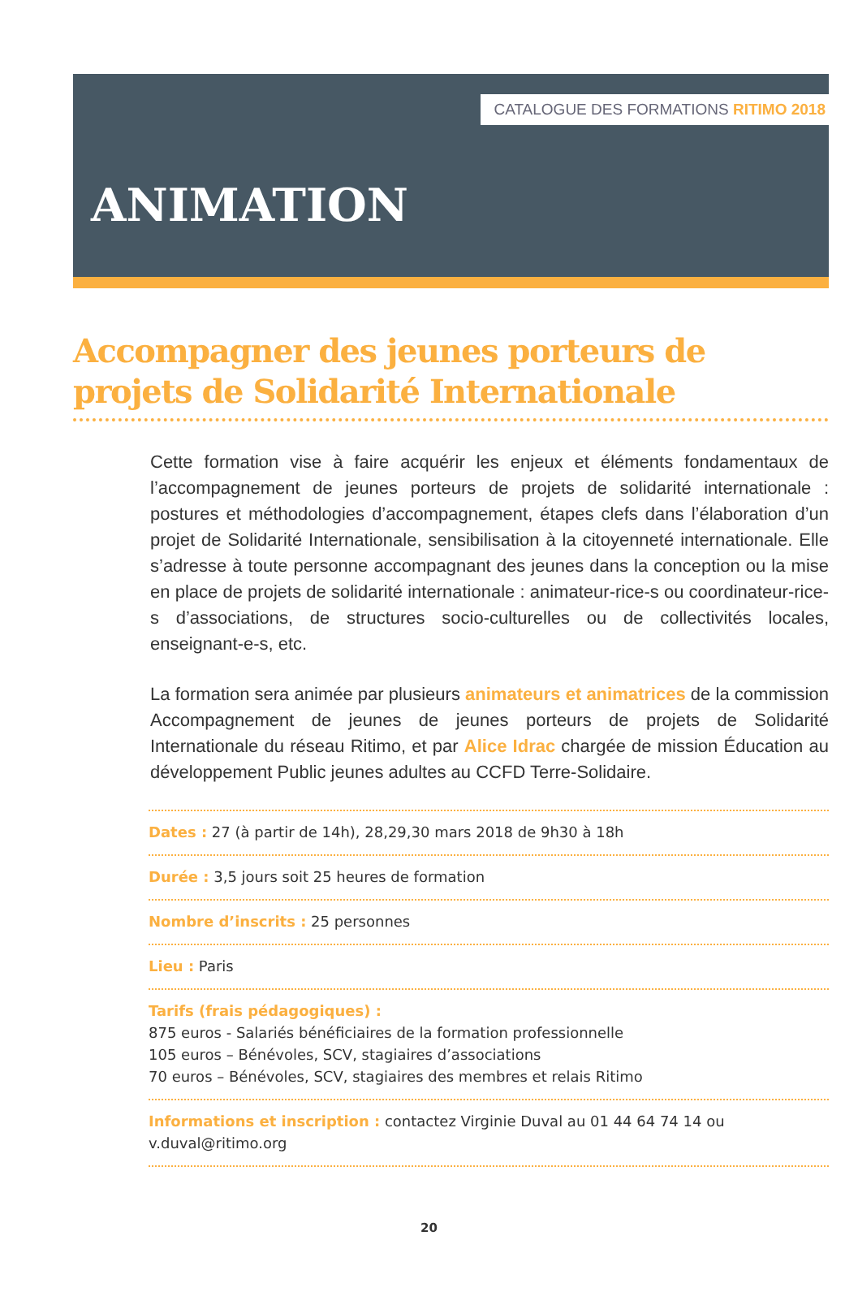CATALOGUE DES FORMATIONS RITIMO 2018
ANIMATION
Accompagner des jeunes porteurs de projets de Solidarité Internationale
Cette formation vise à faire acquérir les enjeux et éléments fondamentaux de l’accompagnement de jeunes porteurs de projets de solidarité internationale : postures et méthodologies d’accompagnement, étapes clefs dans l’élaboration d’un projet de Solidarité Internationale, sensibilisation à la citoyenneté internationale. Elle s’adresse à toute personne accompagnant des jeunes dans la conception ou la mise en place de projets de solidarité internationale : animateur-rice-s ou coordinateur-rice-s d’associations, de structures socio-culturelles ou de collectivités locales, enseignant-e-s, etc.
La formation sera animée par plusieurs animateurs et animatrices de la commission Accompagnement de jeunes de jeunes porteurs de projets de Solidarité Internationale du réseau Ritimo, et par Alice Idrac chargée de mission Éducation au développement Public jeunes adultes au CCFD Terre-Solidaire.
Dates : 27 (à partir de 14h), 28,29,30 mars 2018 de 9h30 à 18h
Durée : 3,5 jours soit 25 heures de formation
Nombre d’inscrits : 25 personnes
Lieu : Paris
Tarifs (frais pédagogiques) :
875 euros - Salariés bénéficiaires de la formation professionnelle
105 euros – Bénévoles, SCV, stagiaires d’associations
70 euros – Bénévoles, SCV, stagiaires des membres et relais Ritimo
Informations et inscription : contactez Virginie Duval au 01 44 64 74 14 ou v.duval@ritimo.org
20